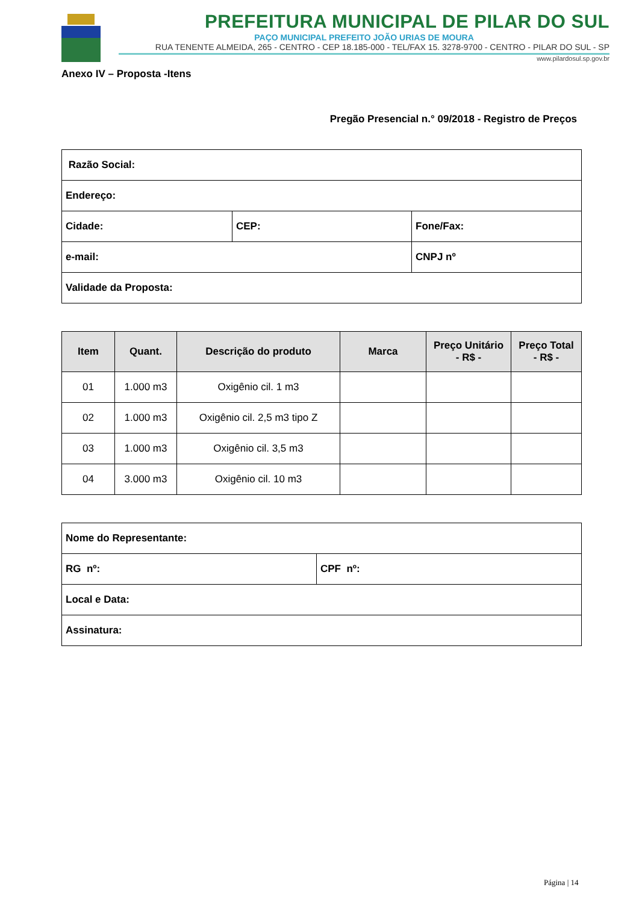PREFEITURA MUNICIPAL DE PILAR DO SUL
PAÇO MUNICIPAL PREFEITO JOÃO URIAS DE MOURA
RUA TENENTE ALMEIDA, 265 - CENTRO - CEP 18.185-000 - TEL/FAX 15. 3278-9700 - CENTRO - PILAR DO SUL - SP
www.pilardosul.sp.gov.br
Anexo IV – Proposta -Itens
Pregão Presencial n.° 09/2018 - Registro de Preços
| Razão Social: | | |
| Endereço: | | |
| Cidade: | CEP: | Fone/Fax: |
| e-mail: | | CNPJ nº |
| Validade da Proposta: | | |
| Item | Quant. | Descrição do produto | Marca | Preço Unitário - R$ - | Preço Total - R$ - |
| --- | --- | --- | --- | --- | --- |
| 01 | 1.000 m3 | Oxigênio cil. 1 m3 | | | |
| 02 | 1.000 m3 | Oxigênio cil. 2,5 m3 tipo Z | | | |
| 03 | 1.000 m3 | Oxigênio cil. 3,5 m3 | | | |
| 04 | 3.000 m3 | Oxigênio cil. 10 m3 | | | |
| Nome do Representante: | |
| RG nº: | CPF nº: |
| Local e Data: | |
| Assinatura: | |
Página | 14